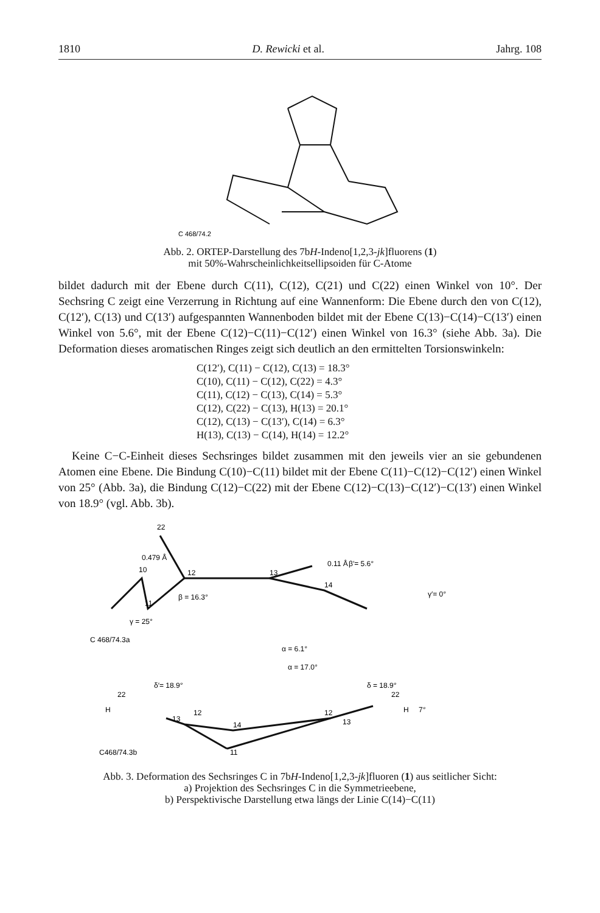1810 D. Rewicki et al. Jahrg. 108
C 468/74.2
Abb. 2. ORTEP-Darstellung des 7bH-Indeno[1,2,3-jk]fluorens (1)
mit 50%-Wahrscheinlichkeitsellipsoiden für C-Atome
bildet dadurch mit der Ebene durch C(11), C(12), C(21) und C(22) einen Winkel von 10°. Der Sechsring C zeigt eine Verzerrung in Richtung auf eine Wannenform: Die Ebene durch den von C(12), C(12′), C(13) und C(13′) aufgespannten Wannenboden bildet mit der Ebene C(13)−C(14)−C(13′) einen Winkel von 5.6°, mit der Ebene C(12)−C(11)−C(12′) einen Winkel von 16.3° (siehe Abb. 3a). Die Deformation dieses aromatischen Ringes zeigt sich deutlich an den ermittelten Torsionswinkeln:
C(12′), C(11) − C(12), C(13) = 18.3°
C(10), C(11) − C(12), C(22) = 4.3°
C(11), C(12) − C(13), C(14) = 5.3°
C(12), C(22) − C(13), H(13) = 20.1°
C(12), C(13) − C(13′), C(14) = 6.3°
H(13), C(13) − C(14), H(14) = 12.2°
Keine C−C-Einheit dieses Sechsringes bildet zusammen mit den jeweils vier an sie gebundenen Atomen eine Ebene. Die Bindung C(10)−C(11) bildet mit der Ebene C(11)−C(12)−C(12′) einen Winkel von 25° (Abb. 3a), die Bindung C(12)−C(22) mit der Ebene C(12)−C(13)−C(12′)−C(13′) einen Winkel von 18.9° (vgl. Abb. 3b).
22
10
11
12
13
14
0.479 Å
0.11 Å
β = 16.3°
β′= 5.6°
γ′= 0°
γ = 25°
C 468/74.3a
α = 6.1°
α = 17.0°
δ′= 18.9°
δ = 18.9°
7°
22
22
13
12
14
11
12
13
H
H
C468/74.3b
Abb. 3. Deformation des Sechsringes C in 7bH-Indeno[1,2,3-jk]fluoren (1) aus seitlicher Sicht:
a) Projektion des Sechsringes C in die Symmetrieebene,
b) Perspektivische Darstellung etwa längs der Linie C(14)−C(11)